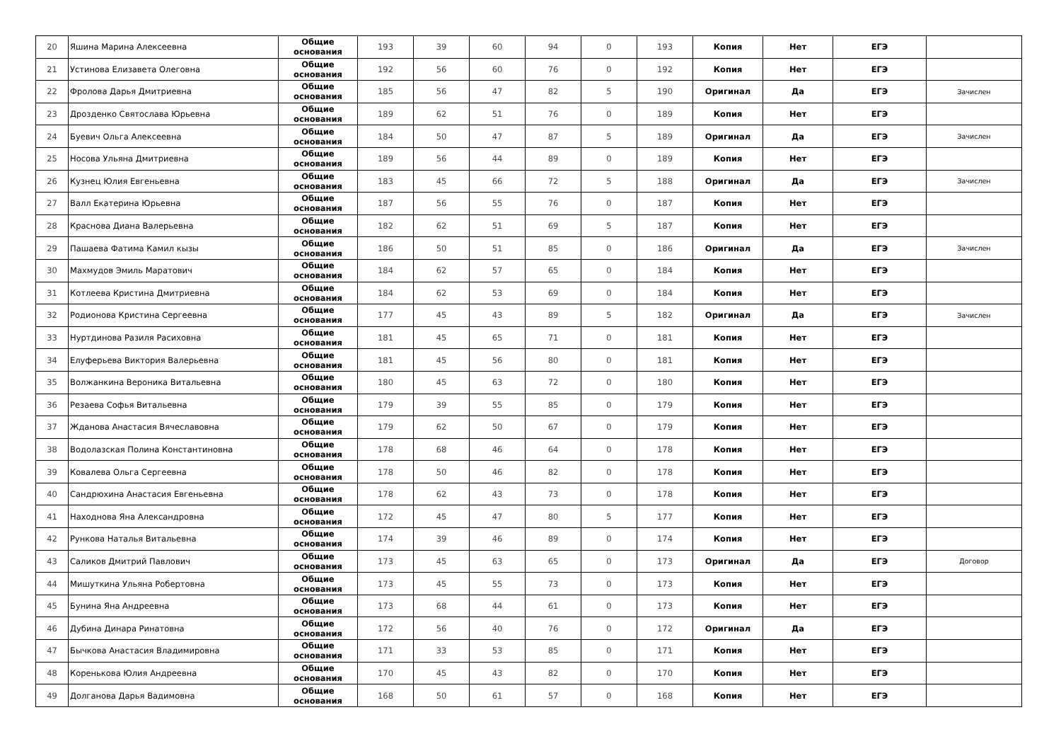| 20 | Яшина Марина Алексеевна | Общие основания | 193 | 39 | 60 | 94 | 0 | 193 | Копия | Нет | ЕГЭ | |
| 21 | Устинова Елизавета Олеговна | Общие основания | 192 | 56 | 60 | 76 | 0 | 192 | Копия | Нет | ЕГЭ | |
| 22 | Фролова Дарья Дмитриевна | Общие основания | 185 | 56 | 47 | 82 | 5 | 190 | Оригинал | Да | ЕГЭ | Зачислен |
| 23 | Дрозденко Святослава Юрьевна | Общие основания | 189 | 62 | 51 | 76 | 0 | 189 | Копия | Нет | ЕГЭ | |
| 24 | Буевич Ольга Алексеевна | Общие основания | 184 | 50 | 47 | 87 | 5 | 189 | Оригинал | Да | ЕГЭ | Зачислен |
| 25 | Носова Ульяна Дмитриевна | Общие основания | 189 | 56 | 44 | 89 | 0 | 189 | Копия | Нет | ЕГЭ | |
| 26 | Кузнец Юлия Евгеньевна | Общие основания | 183 | 45 | 66 | 72 | 5 | 188 | Оригинал | Да | ЕГЭ | Зачислен |
| 27 | Валл Екатерина Юрьевна | Общие основания | 187 | 56 | 55 | 76 | 0 | 187 | Копия | Нет | ЕГЭ | |
| 28 | Краснова Диана Валерьевна | Общие основания | 182 | 62 | 51 | 69 | 5 | 187 | Копия | Нет | ЕГЭ | |
| 29 | Пашаева Фатима Камил кызы | Общие основания | 186 | 50 | 51 | 85 | 0 | 186 | Оригинал | Да | ЕГЭ | Зачислен |
| 30 | Махмудов Эмиль Маратович | Общие основания | 184 | 62 | 57 | 65 | 0 | 184 | Копия | Нет | ЕГЭ | |
| 31 | Котлеева Кристина Дмитриевна | Общие основания | 184 | 62 | 53 | 69 | 0 | 184 | Копия | Нет | ЕГЭ | |
| 32 | Родионова Кристина Сергеевна | Общие основания | 177 | 45 | 43 | 89 | 5 | 182 | Оригинал | Да | ЕГЭ | Зачислен |
| 33 | Нуртдинова Разиля Расиховна | Общие основания | 181 | 45 | 65 | 71 | 0 | 181 | Копия | Нет | ЕГЭ | |
| 34 | Елуферьева Виктория Валерьевна | Общие основания | 181 | 45 | 56 | 80 | 0 | 181 | Копия | Нет | ЕГЭ | |
| 35 | Волжанкина Вероника Витальевна | Общие основания | 180 | 45 | 63 | 72 | 0 | 180 | Копия | Нет | ЕГЭ | |
| 36 | Резаева Софья Витальевна | Общие основания | 179 | 39 | 55 | 85 | 0 | 179 | Копия | Нет | ЕГЭ | |
| 37 | Жданова Анастасия Вячеславовна | Общие основания | 179 | 62 | 50 | 67 | 0 | 179 | Копия | Нет | ЕГЭ | |
| 38 | Водолазская Полина Константиновна | Общие основания | 178 | 68 | 46 | 64 | 0 | 178 | Копия | Нет | ЕГЭ | |
| 39 | Ковалева Ольга Сергеевна | Общие основания | 178 | 50 | 46 | 82 | 0 | 178 | Копия | Нет | ЕГЭ | |
| 40 | Сандрюхина Анастасия Евгеньевна | Общие основания | 178 | 62 | 43 | 73 | 0 | 178 | Копия | Нет | ЕГЭ | |
| 41 | Находнова Яна Александровна | Общие основания | 172 | 45 | 47 | 80 | 5 | 177 | Копия | Нет | ЕГЭ | |
| 42 | Рункова Наталья Витальевна | Общие основания | 174 | 39 | 46 | 89 | 0 | 174 | Копия | Нет | ЕГЭ | |
| 43 | Саликов Дмитрий Павлович | Общие основания | 173 | 45 | 63 | 65 | 0 | 173 | Оригинал | Да | ЕГЭ | Договор |
| 44 | Мишуткина Ульяна Робертовна | Общие основания | 173 | 45 | 55 | 73 | 0 | 173 | Копия | Нет | ЕГЭ | |
| 45 | Бунина Яна Андреевна | Общие основания | 173 | 68 | 44 | 61 | 0 | 173 | Копия | Нет | ЕГЭ | |
| 46 | Дубина Динара Ринатовна | Общие основания | 172 | 56 | 40 | 76 | 0 | 172 | Оригинал | Да | ЕГЭ | |
| 47 | Бычкова Анастасия Владимировна | Общие основания | 171 | 33 | 53 | 85 | 0 | 171 | Копия | Нет | ЕГЭ | |
| 48 | Коренькова Юлия Андреевна | Общие основания | 170 | 45 | 43 | 82 | 0 | 170 | Копия | Нет | ЕГЭ | |
| 49 | Долганова Дарья Вадимовна | Общие основания | 168 | 50 | 61 | 57 | 0 | 168 | Копия | Нет | ЕГЭ | |